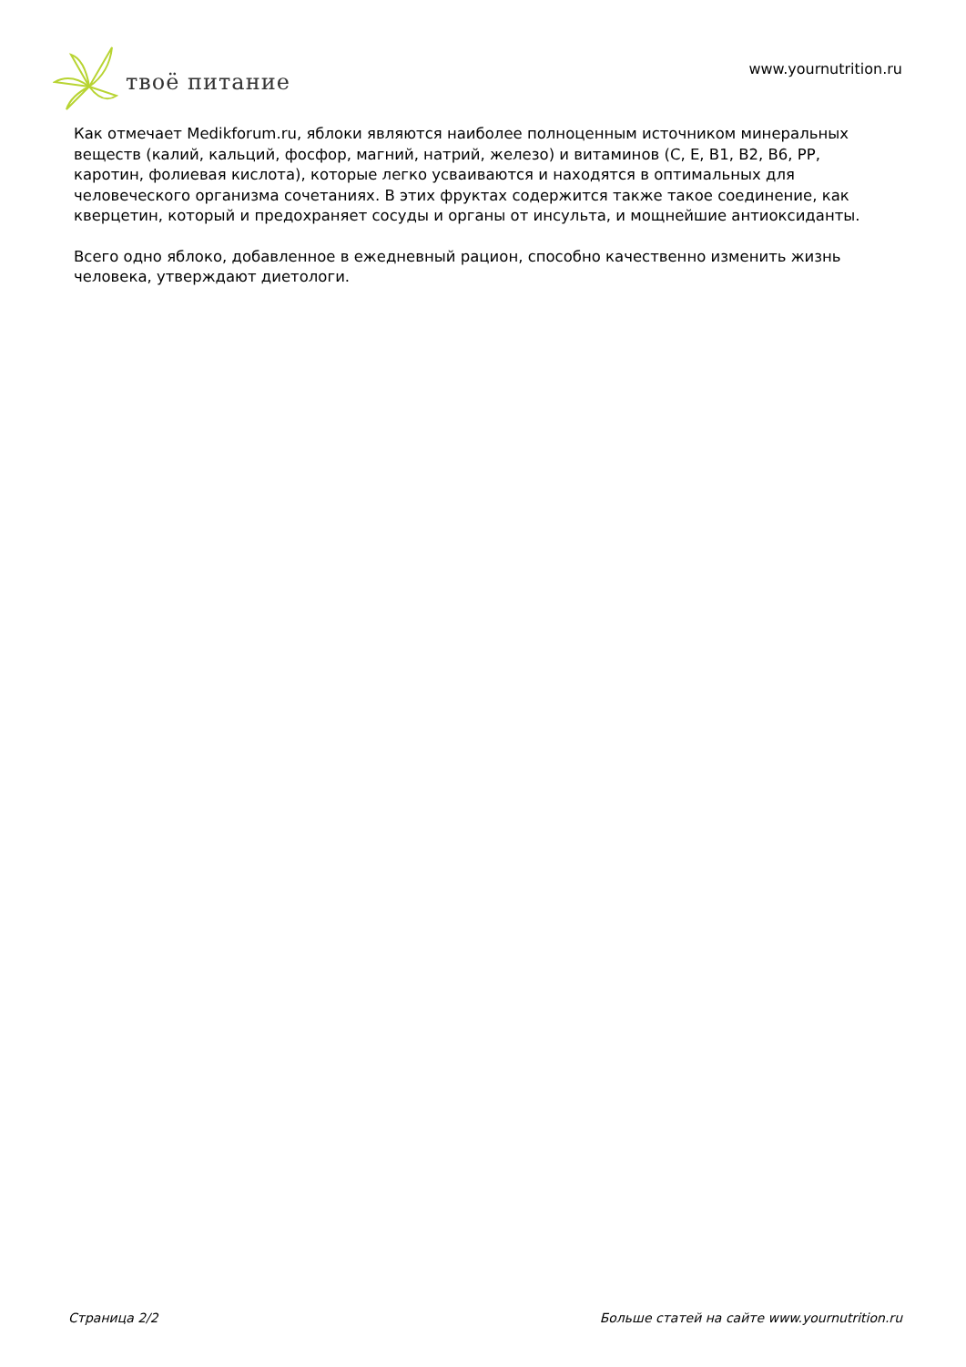твоё питание
www.yournutrition.ru
Как отмечает Medikforum.ru, яблоки являются наиболее полноценным источником минеральных веществ (калий, кальций, фосфор, магний, натрий, железо) и витаминов (С, Е, В1, В2, В6, РР, каротин, фолиевая кислота), которые легко усваиваются и находятся в оптимальных для человеческого организма сочетаниях. В этих фруктах содержится также такое соединение, как кверцетин, который и предохраняет сосуды и органы от инсульта, и мощнейшие антиоксиданты.
Всего одно яблоко, добавленное в ежедневный рацион, способно качественно изменить жизнь человека, утверждают диетологи.
Страница 2/2 Больше статей на сайте www.yournutrition.ru